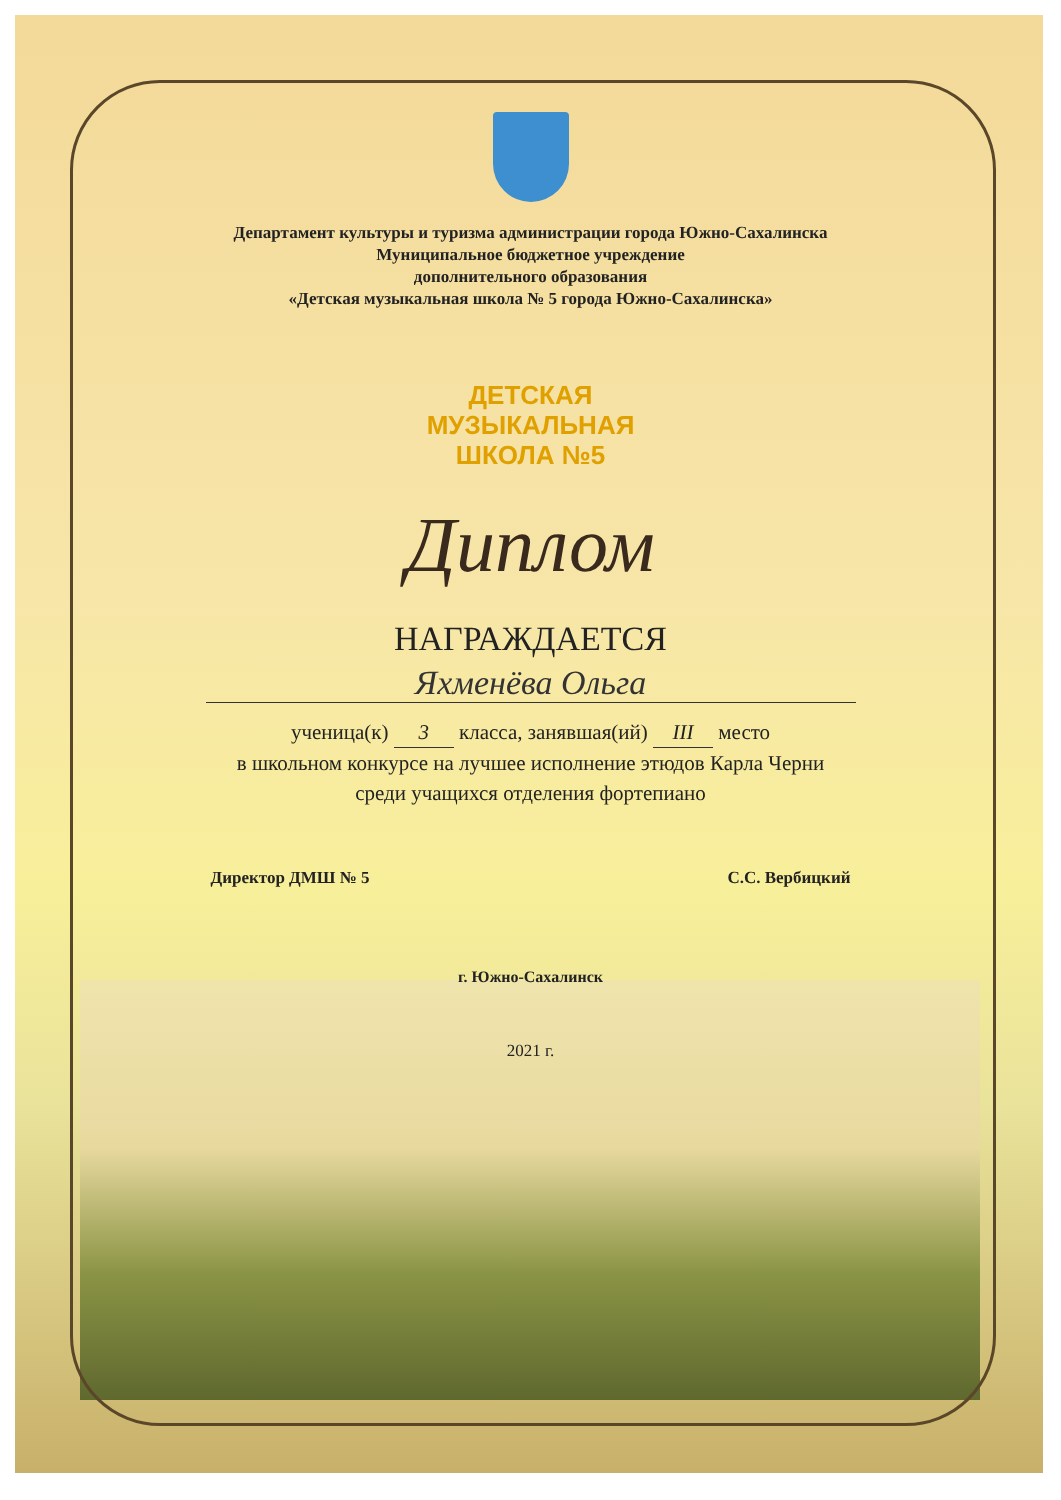Департамент культуры и туризма администрации города Южно-Сахалинска
Муниципальное бюджетное учреждение
дополнительного образования
«Детская музыкальная школа № 5 города Южно-Сахалинска»
ДЕТСКАЯ
МУЗЫКАЛЬНАЯ
ШКОЛА №5
Диплом
НАГРАЖДАЕТСЯ
Яхменёва Ольга
ученица(к) 3 класса, занявшая(ий) III место
в школьном конкурсе на лучшее исполнение этюдов Карла Черни
среди учащихся отделения фортепиано
Директор ДМШ № 5 С.С. Вербицкий
г. Южно-Сахалинск
2021 г.